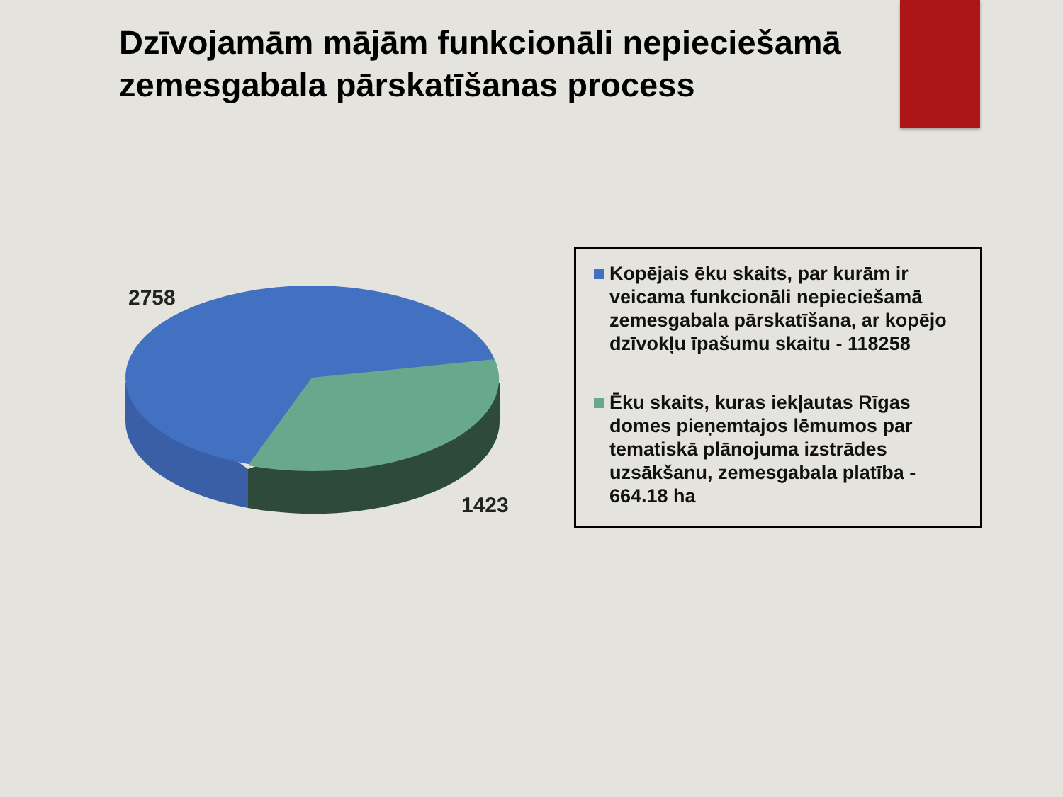Dzīvojamām mājām funkcionāli nepieciešamā zemesgabala pārskatīšanas process
2758
1423
Kopējais ēku skaits, par kurām ir veicama funkcionāli nepieciešamā zemesgabala pārskatīšana, ar kopējo dzīvokļu īpašumu skaitu - 118258
Ēku skaits, kuras iekļautas Rīgas domes pieņemtajos lēmumos par tematiskā plānojuma izstrādes uzsākšanu, zemesgabala platība - 664.18 ha